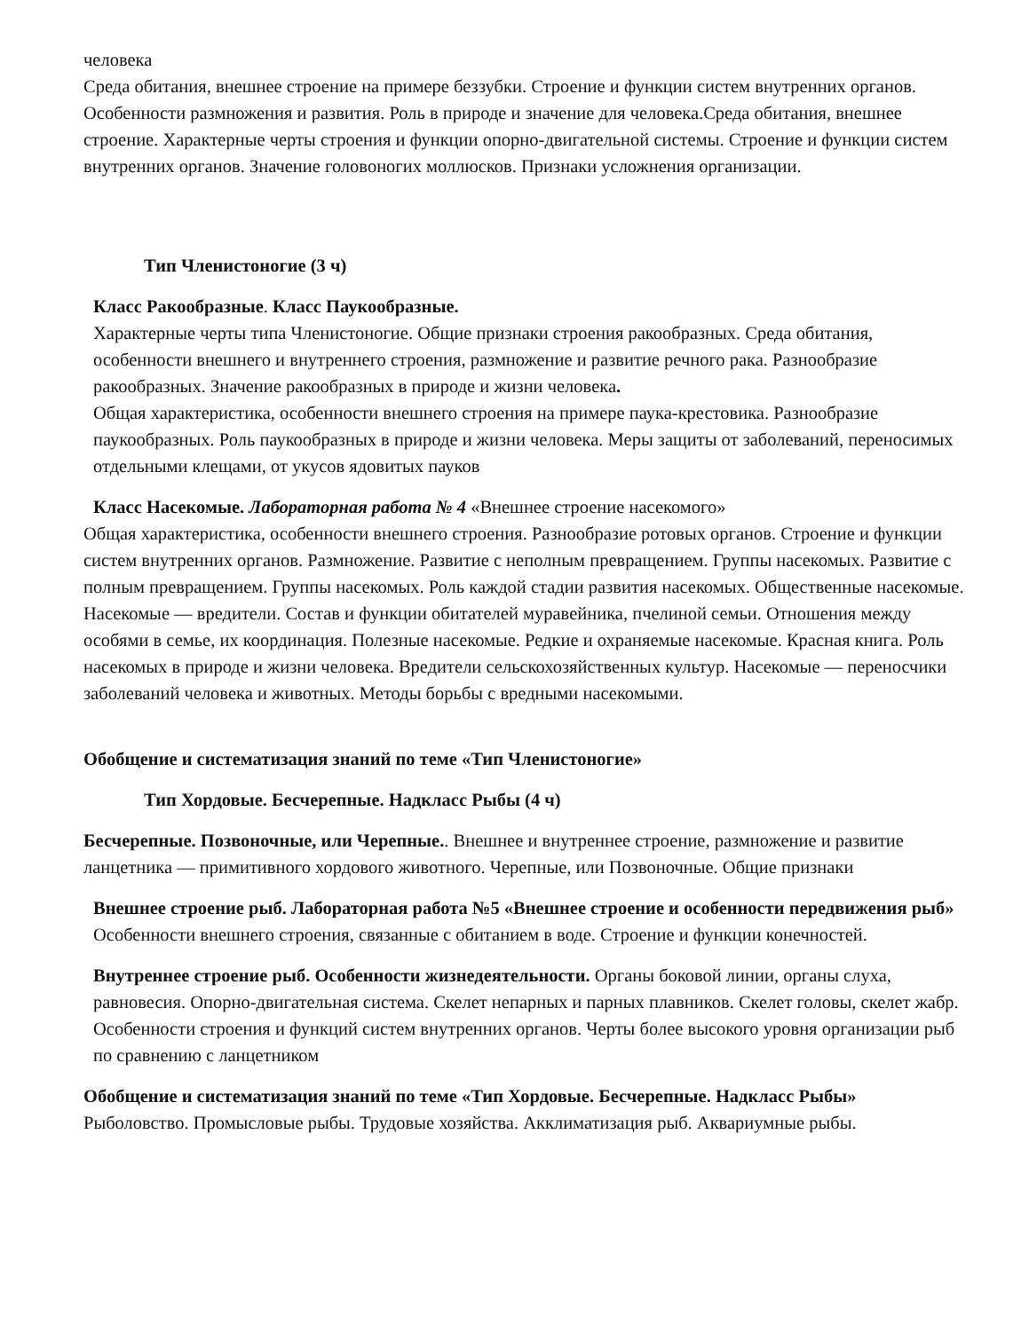человека
Среда обитания, внешнее строение на примере беззубки. Строение и функции систем внутренних органов. Особенности размножения и развития. Роль в природе и значение для человека.Среда обитания, внешнее строение. Характерные черты строения и функции опорно-двигательной системы. Строение и функции систем внутренних органов. Значение головоногих моллюсков. Признаки усложнения организации.
Тип Членистоногие (3 ч)
Класс Ракообразные. Класс Паукообразные.
Характерные черты типа Членистоногие. Общие признаки строения ракообразных. Среда обитания, особенности внешнего и внутреннего строения, размножение и развитие речного рака. Разнообразие ракообразных. Значение ракообразных в природе и жизни человека.
Общая характеристика, особенности внешнего строения на примере паука-крестовика. Разнообразие паукообразных. Роль паукообразных в природе и жизни человека. Меры защиты от заболеваний, переносимых отдельными клещами, от укусов ядовитых пауков
Класс Насекомые. Лабораторная работа № 4 «Внешнее строение насекомого»
Общая характеристика, особенности внешнего строения. Разнообразие ротовых органов. Строение и функции систем внутренних органов. Размножение. Развитие с неполным превращением. Группы насекомых. Развитие с полным превращением. Группы насекомых. Роль каждой стадии развития насекомых. Общественные насекомые. Насекомые — вредители. Состав и функции обитателей муравейника, пчелиной семьи. Отношения между особями в семье, их координация. Полезные насекомые. Редкие и охраняемые насекомые. Красная книга. Роль насекомых в природе и жизни человека. Вредители сельскохозяйственных культур. Насекомые — переносчики заболеваний человека и животных. Методы борьбы с вредными насекомыми.
Обобщение и систематизация знаний по теме «Тип Членистоногие»
Тип Хордовые. Бесчерепные. Надкласс Рыбы (4 ч)
Бесчерепные. Позвоночные, или Черепные.. Внешнее и внутреннее строение, размножение и развитие ланцетника — примитивного хордового животного. Черепные, или Позвоночные. Общие признаки
Внешнее строение рыб. Лабораторная работа №5 «Внешнее строение и особенности передвижения рыб» Особенности внешнего строения, связанные с обитанием в воде. Строение и функции конечностей.
Внутреннее строение рыб. Особенности жизнедеятельности. Органы боковой линии, органы слуха, равновесия. Опорно-двигательная система. Скелет непарных и парных плавников. Скелет головы, скелет жабр. Особенности строения и функций систем внутренних органов. Черты более высокого уровня организации рыб по сравнению с ланцетником
Обобщение и систематизация знаний по теме «Тип Хордовые. Бесчерепные. Надкласс Рыбы»
Рыболовство. Промысловые рыбы. Трудовые хозяйства. Акклиматизация рыб. Аквариумные рыбы.